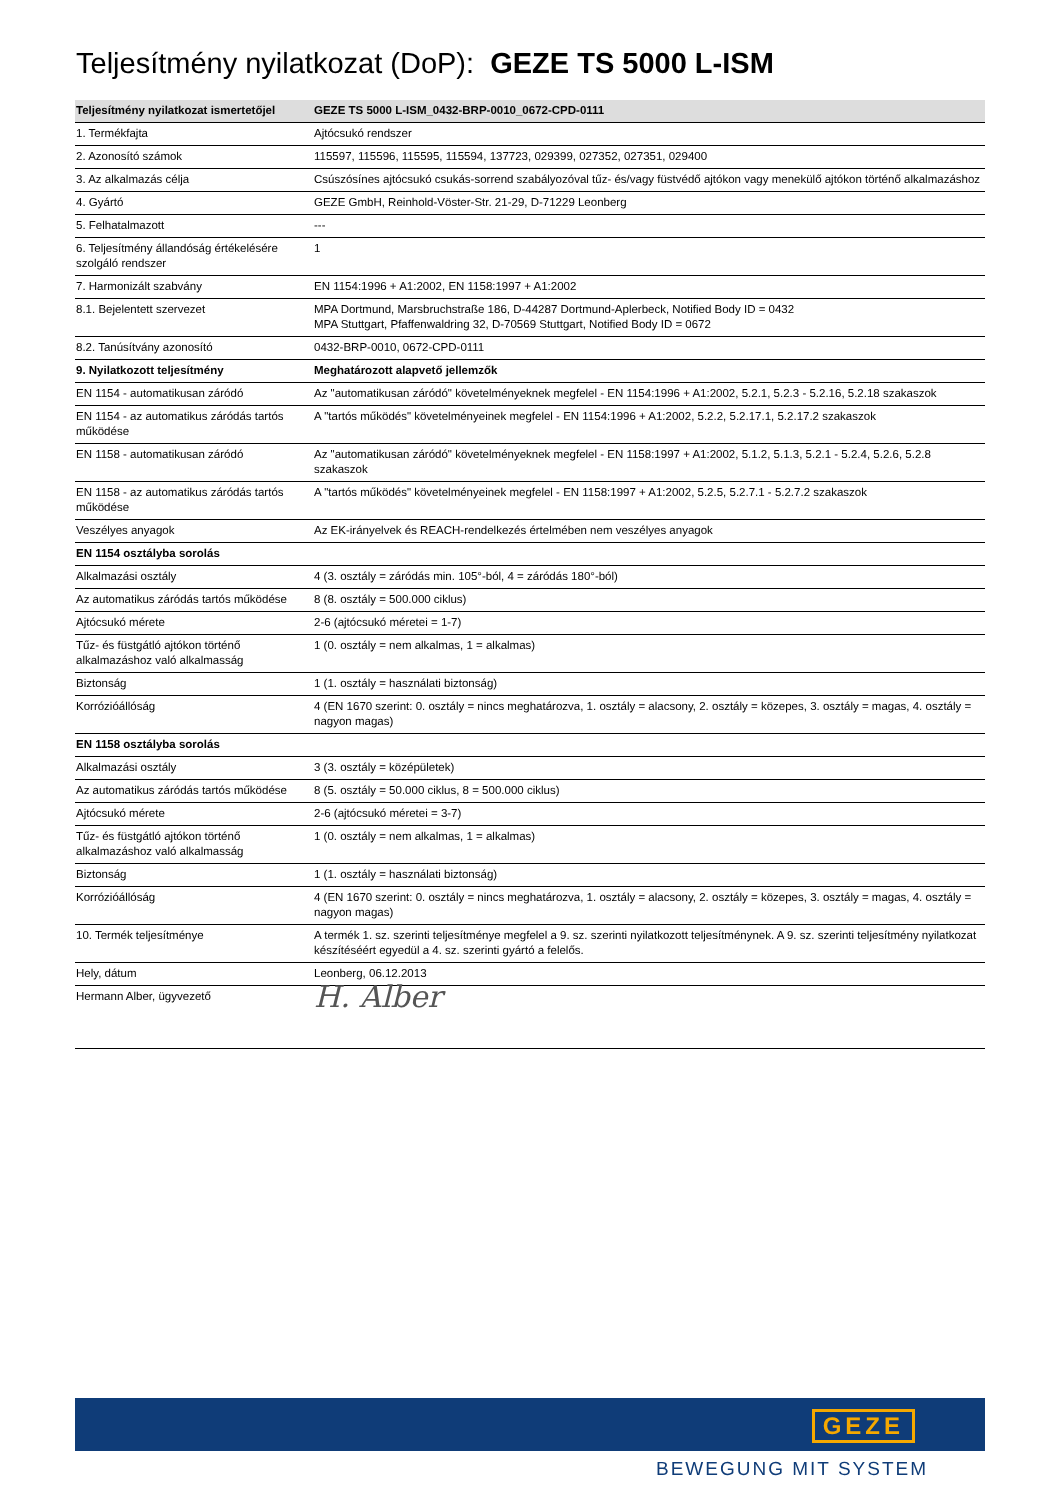Teljesítmény nyilatkozat (DoP): GEZE TS 5000 L-ISM
| Teljesítmény nyilatkozat ismertetőjel | GEZE TS 5000 L-ISM_0432-BRP-0010_0672-CPD-0111 |
| --- | --- |
| 1. Termékfajta | Ajtócsukó rendszer |
| 2. Azonosító számok | 115597, 115596, 115595, 115594, 137723, 029399, 027352, 027351, 029400 |
| 3. Az alkalmazás célja | Csúszósínes ajtócsukó csukás-sorrend szabályozóval tűz- és/vagy füstvédő ajtókon vagy menekülő ajtókon történő alkalmazáshoz |
| 4. Gyártó | GEZE GmbH, Reinhold-Vöster-Str. 21-29, D-71229 Leonberg |
| 5. Felhatalmazott | --- |
| 6. Teljesítmény állandóság értékelésére szolgáló rendszer | 1 |
| 7. Harmonizált szabvány | EN 1154:1996 + A1:2002, EN 1158:1997 + A1:2002 |
| 8.1. Bejelentett szervezet | MPA Dortmund, Marsbruchstraße 186, D-44287 Dortmund-Aplerbeck, Notified Body ID = 0432 MPA Stuttgart, Pfaffenwaldring 32, D-70569 Stuttgart, Notified Body ID = 0672 |
| 8.2. Tanúsítvány azonosító | 0432-BRP-0010, 0672-CPD-0111 |
| 9. Nyilatkozott teljesítmény | Meghatározott alapvető jellemzők |
| EN 1154 - automatikusan záródó | Az "automatikusan záródó" követelményeknek megfelel - EN 1154:1996 + A1:2002, 5.2.1, 5.2.3 - 5.2.16, 5.2.18 szakaszok |
| EN 1154 - az automatikus záródás tartós működése | A "tartós működés" követelményeinek megfelel - EN 1154:1996 + A1:2002, 5.2.2, 5.2.17.1, 5.2.17.2 szakaszok |
| EN 1158 - automatikusan záródó | Az "automatikusan záródó" követelményeknek megfelel - EN 1158:1997 + A1:2002, 5.1.2, 5.1.3, 5.2.1 - 5.2.4, 5.2.6, 5.2.8 szakaszok |
| EN 1158 - az automatikus záródás tartós működése | A "tartós működés" követelményeinek megfelel - EN 1158:1997 + A1:2002, 5.2.5, 5.2.7.1 - 5.2.7.2 szakaszok |
| Veszélyes anyagok | Az EK-irányelvek és REACH-rendelkezés értelmében nem veszélyes anyagok |
| EN 1154 osztályba sorolás | |
| Alkalmazási osztály | 4 (3. osztály = záródás min. 105°-ból, 4 = záródás 180°-ból) |
| Az automatikus záródás tartós működése | 8 (8. osztály = 500.000 ciklus) |
| Ajtócsukó mérete | 2-6 (ajtócsukó méretei = 1-7) |
| Tűz- és füstgátló ajtókon történő alkalmazáshoz való alkalmasság | 1 (0. osztály = nem alkalmas, 1 = alkalmas) |
| Biztonság | 1 (1. osztály = használati biztonság) |
| Korrózióállóság | 4 (EN 1670 szerint: 0. osztály = nincs meghatározva, 1. osztály = alacsony, 2. osztály = közepes, 3. osztály = magas, 4. osztály = nagyon magas) |
| EN 1158 osztályba sorolás | |
| Alkalmazási osztály | 3 (3. osztály = középületek) |
| Az automatikus záródás tartós működése | 8 (5. osztály = 50.000 ciklus, 8 = 500.000 ciklus) |
| Ajtócsukó mérete | 2-6 (ajtócsukó méretei = 3-7) |
| Tűz- és füstgátló ajtókon történő alkalmazáshoz való alkalmasság | 1 (0. osztály = nem alkalmas, 1 = alkalmas) |
| Biztonság | 1 (1. osztály = használati biztonság) |
| Korrózióállóság | 4 (EN 1670 szerint: 0. osztály = nincs meghatározva, 1. osztály = alacsony, 2. osztály = közepes, 3. osztály = magas, 4. osztály = nagyon magas) |
| 10. Termék teljesítménye | A termék 1. sz. szerinti teljesítménye megfelel a 9. sz. szerinti nyilatkozott teljesítménynek. A 9. sz. szerinti teljesítmény nyilatkozat készítéséért egyedül a 4. sz. szerinti gyártó a felelős. |
| Hely, dátum | Leonberg, 06.12.2013 |
| Hermann Alber, ügyvezető | H. Alber |
GEZE
BEWEGUNG MIT SYSTEM